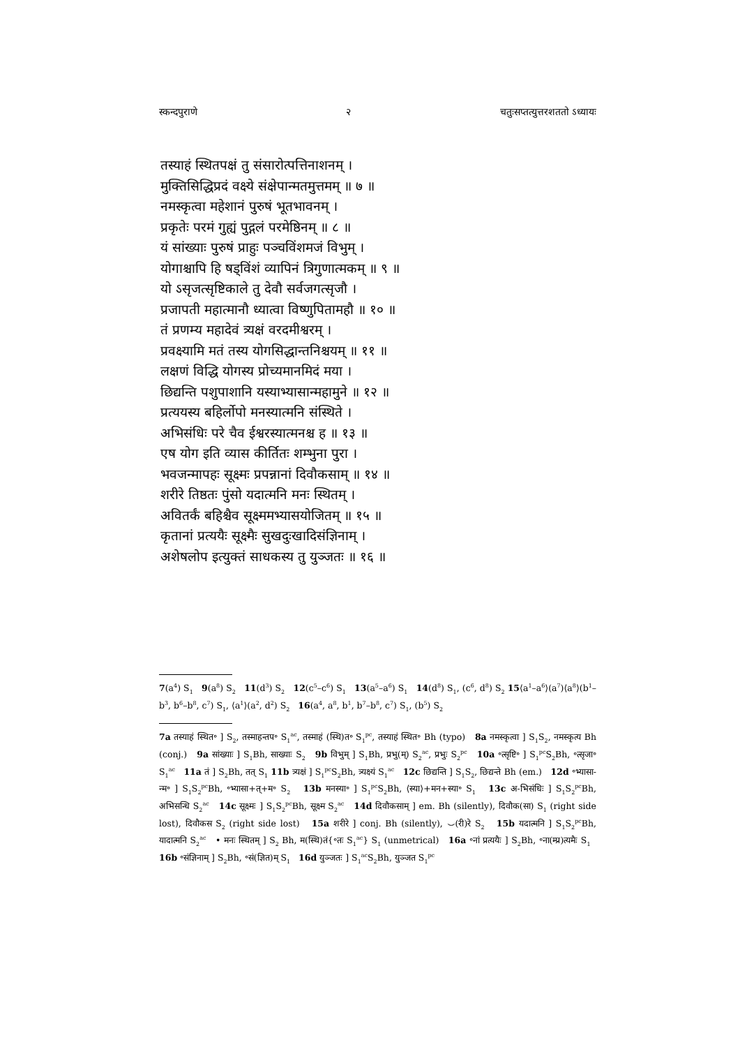स्कन्दपुराणे २ चतुःसप्तत्युत्तरशततो ऽध्यायः
तस्याहं स्थितपक्षं तु संसारोत्पत्तिनाशनम् ।
मुक्तिसिद्धिप्रदं वक्ष्ये संक्षेपान्मतमुत्तमम् ॥ ७ ॥
नमस्कृत्वा महेशानं पुरुषं भूतभावनम् ।
प्रकृतेः परमं गुह्यं पुद्गलं परमेष्ठिनम् ॥ ८ ॥
यं सांख्याः पुरुषं प्राहुः पञ्चविंशमजं विभुम् ।
योगाश्चापि हि षड्विंशं व्यापिनं त्रिगुणात्मकम् ॥ ९ ॥
यो ऽसृजत्सृष्टिकाले तु देवौ सर्वजगत्सृजौ ।
प्रजापती महात्मानौ ध्यात्वा विष्णुपितामहौ ॥ १० ॥
तं प्रणम्य महादेवं त्र्यक्षं वरदमीश्वरम् ।
प्रवक्ष्यामि मतं तस्य योगसिद्धान्तनिश्चयम् ॥ ११ ॥
लक्षणं विद्धि योगस्य प्रोच्यमानमिदं मया ।
छिद्यन्ति पशुपाशानि यस्याभ्यासान्महामुने ॥ १२ ॥
प्रत्ययस्य बहिर्लोपो मनस्यात्मनि संस्थिते ।
अभिसंधिः परे चैव ईश्वरस्यात्मनश्च ह ॥ १३ ॥
एष योग इति व्यास कीर्तितः शम्भुना पुरा ।
भवजन्मापहः सूक्ष्मः प्रपन्नानां दिवौकसाम् ॥ १४ ॥
शरीरे तिष्ठतः पुंसो यदात्मनि मनः स्थितम् ।
अवितर्कं बहिश्चैव सूक्ष्ममभ्यासयोजितम् ॥ १५ ॥
कृतानां प्रत्ययैः सूक्ष्मैः सुखदुःखादिसंज्ञिनाम् ।
अशेषलोप इत्युक्तं साधकस्य तु युञ्जतः ॥ १६ ॥
7(a<sup>4</sup>) S<sub>1</sub> 9(a<sup>8</sup>) S<sub>2</sub> 11(d<sup>3</sup>) S<sub>2</sub> 12(c<sup>5</sup>–c<sup>6</sup>) S<sub>1</sub> 13(a<sup>5</sup>–a<sup>6</sup>) S<sub>1</sub> 14(d<sup>8</sup>) S<sub>1</sub>, (c<sup>6</sup>, d<sup>8</sup>) S<sub>2</sub> 15⟨a<sup>1</sup>–a<sup>6</sup>⟩(a<sup>7</sup>)⟨a<sup>8</sup>⟩(b<sup>1</sup>–b<sup>3</sup>, b<sup>6</sup>–b<sup>8</sup>, c<sup>7</sup>) S<sub>1</sub>, ⟨a<sup>1</sup>⟩(a<sup>2</sup>, d<sup>2</sup>) S<sub>2</sub> 16(a<sup>4</sup>, a<sup>8</sup>, b<sup>1</sup>, b<sup>7</sup>–b<sup>8</sup>, c<sup>7</sup>) S<sub>1</sub>, (b<sup>5</sup>) S<sub>2</sub>
7a तस्याहं स्थित॰ ] S<sub>2</sub>, तस्माहन्तप॰ S<sub>1</sub><sup>ac</sup>, तस्माहं (स्थि)त॰ S<sub>1</sub><sup>pc</sup>, तस्याहं स्थित॰ Bh (typo) 8a नमस्कृत्वा ] S<sub>1</sub>S<sub>2</sub>, नमस्कृत्य Bh (conj.) 9a सांख्याः ] S<sub>1</sub>Bh, साख्याः S<sub>2</sub> 9b विभुम् ] S<sub>1</sub>Bh, प्रभु(म्) S<sub>2</sub><sup>ac</sup>, प्रभुः S<sub>2</sub><sup>pc</sup> 10a ॰त्सृष्टि॰ ] S<sub>1</sub><sup>pc</sup>S<sub>2</sub>Bh, ॰त्सृजा॰ S<sub>1</sub><sup>ac</sup> 11a तं ] S<sub>2</sub>Bh, तत् S<sub>1</sub> 11b त्र्यक्षं ] S<sub>1</sub><sup>pc</sup>S<sub>2</sub>Bh, त्र्यक्ष्यं S<sub>1</sub><sup>ac</sup> 12c छिद्यन्ति ] S<sub>1</sub>S<sub>2</sub>, छिद्यन्ते Bh (em.) 12d ॰भ्यासा-न्म॰ ] S<sub>1</sub>S<sub>2</sub><sup>pc</sup>Bh, ॰भ्यासा+त्+म॰ S<sub>2</sub> 13b मनस्या॰ ] S<sub>1</sub><sup>pc</sup>S<sub>2</sub>Bh, ⟨स्या⟩+मन+स्या॰ S<sub>1</sub> 13c अ-भिसंधिः ] S<sub>1</sub>S<sub>2</sub><sup>pc</sup>Bh, अभिसन्धि S<sub>2</sub><sup>ac</sup> 14c सूक्ष्मः ] S<sub>1</sub>S<sub>2</sub><sup>pc</sup>Bh, सूक्ष्म S<sub>2</sub><sup>ac</sup> 14d दिवौकसाम् ] em. Bh (silently), दिवौक(सा) S<sub>1</sub> (right side lost), दिवौकस S<sub>2</sub> (right side lost) 15a शरीरे ] conj. Bh (silently), ⌣(री)रे S<sub>2</sub> 15b यदात्मनि ] S<sub>1</sub>S<sub>2</sub><sup>pc</sup>Bh, यादात्मनि S<sub>2</sub><sup>ac</sup> • मनः स्थितम् ] S<sub>2</sub> Bh, म(स्थि)तं{॰तः S<sub>1</sub><sup>ac</sup>} S<sub>1</sub> (unmetrical) 16a ॰नां प्रत्ययैः ] S<sub>2</sub>Bh, ॰ना(म्प्र)त्यमैः S<sub>1</sub> 16b ॰संज्ञिनाम् ] S<sub>2</sub>Bh, ॰सं(ज्ञित)म् S<sub>1</sub> 16d युञ्जतः ] S<sub>1</sub><sup>ac</sup>S<sub>2</sub>Bh, युञ्जत S<sub>1</sub><sup>pc</sup>